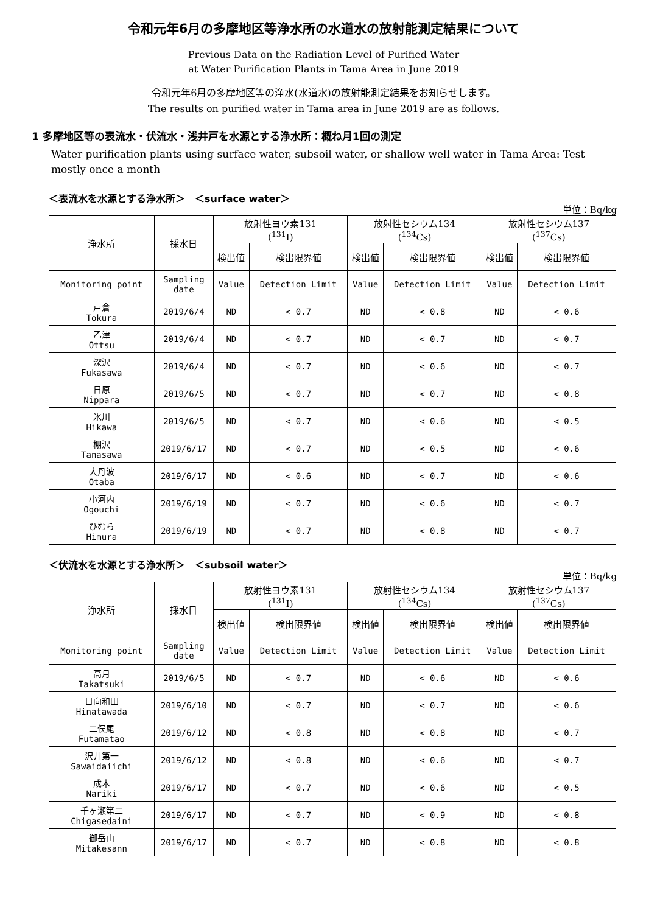令和元年6月の多摩地区等浄水所の水道水の放射能測定結果について
Previous Data on the Radiation Level of Purified Water
at Water Purification Plants in Tama Area in June 2019
令和元年6月の多摩地区等の浄水(水道水)の放射能測定結果をお知らせします。
The results on purified water in Tama area in June 2019 are as follows.
1 多摩地区等の表流水・伏流水・浅井戸を水源とする浄水所：概ね月1回の測定
Water purification plants using surface water, subsoil water, or shallow well water in Tama Area: Test mostly once a month
＜表流水を水源とする浄水所＞　＜surface water＞
単位：Bq/kg
| 浄水所 | 採水日 | 放射性ヨウ素131 (<sup>131</sup>I) | | 放射性セシウム134 (<sup>134</sup>Cs) | | 放射性セシウム137 (<sup>137</sup>Cs) | |
| --- | --- | --- | --- | --- | --- | --- | --- |
| | | 検出値 | 検出限界値 | 検出値 | 検出限界値 | 検出値 | 検出限界値 |
| Monitoring point | Sampling date | Value | Detection Limit | Value | Detection Limit | Value | Detection Limit |
| 戸倉 Tokura | 2019/6/4 | ND | < 0.7 | ND | < 0.8 | ND | < 0.6 |
| 乙津 Ottsu | 2019/6/4 | ND | < 0.7 | ND | < 0.7 | ND | < 0.7 |
| 深沢 Fukasawa | 2019/6/4 | ND | < 0.7 | ND | < 0.6 | ND | < 0.7 |
| 日原 Nippara | 2019/6/5 | ND | < 0.7 | ND | < 0.7 | ND | < 0.8 |
| 氷川 Hikawa | 2019/6/5 | ND | < 0.7 | ND | < 0.6 | ND | < 0.5 |
| 棚沢 Tanasawa | 2019/6/17 | ND | < 0.7 | ND | < 0.5 | ND | < 0.6 |
| 大丹波 Otaba | 2019/6/17 | ND | < 0.6 | ND | < 0.7 | ND | < 0.6 |
| 小河内 Ogouchi | 2019/6/19 | ND | < 0.7 | ND | < 0.6 | ND | < 0.7 |
| ひむら Himura | 2019/6/19 | ND | < 0.7 | ND | < 0.8 | ND | < 0.7 |
＜伏流水を水源とする浄水所＞　＜subsoil water＞
単位：Bq/kg
| 浄水所 | 採水日 | 放射性ヨウ素131 (<sup>131</sup>I) | | 放射性セシウム134 (<sup>134</sup>Cs) | | 放射性セシウム137 (<sup>137</sup>Cs) | |
| --- | --- | --- | --- | --- | --- | --- | --- |
| | | 検出値 | 検出限界値 | 検出値 | 検出限界値 | 検出値 | 検出限界値 |
| Monitoring point | Sampling date | Value | Detection Limit | Value | Detection Limit | Value | Detection Limit |
| 高月 Takatsuki | 2019/6/5 | ND | < 0.7 | ND | < 0.6 | ND | < 0.6 |
| 日向和田 Hinatawada | 2019/6/10 | ND | < 0.7 | ND | < 0.7 | ND | < 0.6 |
| 二俣尾 Futamatao | 2019/6/12 | ND | < 0.8 | ND | < 0.8 | ND | < 0.7 |
| 沢井第一 Sawaidaiichi | 2019/6/12 | ND | < 0.8 | ND | < 0.6 | ND | < 0.7 |
| 成木 Nariki | 2019/6/17 | ND | < 0.7 | ND | < 0.6 | ND | < 0.5 |
| 千ヶ瀬第二 Chigasedaini | 2019/6/17 | ND | < 0.7 | ND | < 0.9 | ND | < 0.8 |
| 御岳山 Mitakesann | 2019/6/17 | ND | < 0.7 | ND | < 0.8 | ND | < 0.8 |